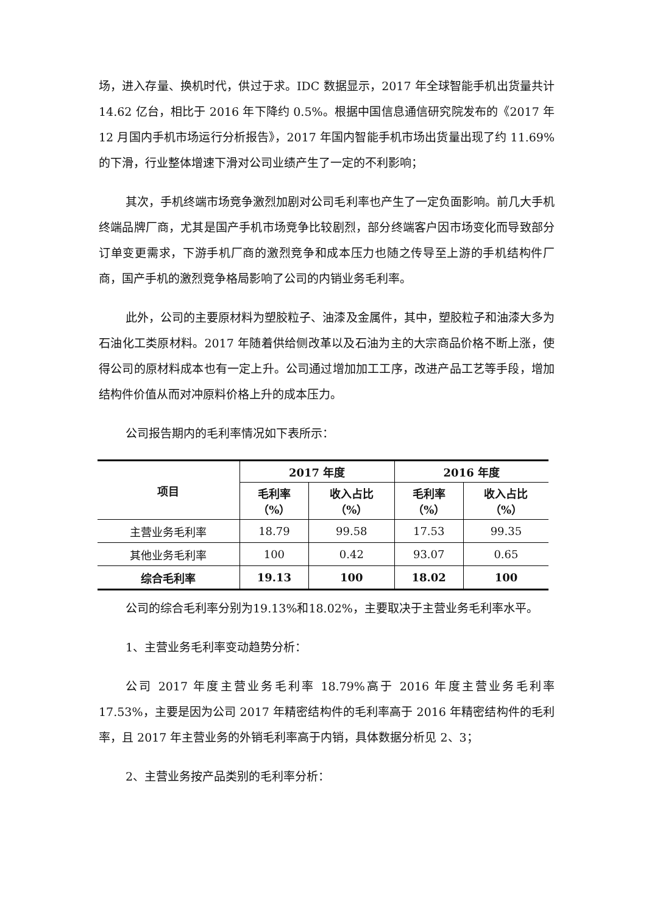场，进入存量、换机时代，供过于求。IDC 数据显示，2017 年全球智能手机出货量共计 14.62 亿台，相比于 2016 年下降约 0.5%。根据中国信息通信研究院发布的《2017 年 12 月国内手机市场运行分析报告》，2017 年国内智能手机市场出货量出现了约 11.69%的下滑，行业整体增速下滑对公司业绩产生了一定的不利影响；
其次，手机终端市场竞争激烈加剧对公司毛利率也产生了一定负面影响。前几大手机终端品牌厂商，尤其是国产手机市场竞争比较剧烈，部分终端客户因市场变化而导致部分订单变更需求，下游手机厂商的激烈竞争和成本压力也随之传导至上游的手机结构件厂商，国产手机的激烈竞争格局影响了公司的内销业务毛利率。
此外，公司的主要原材料为塑胶粒子、油漆及金属件，其中，塑胶粒子和油漆大多为石油化工类原材料。2017 年随着供给侧改革以及石油为主的大宗商品价格不断上涨，使得公司的原材料成本也有一定上升。公司通过增加加工工序，改进产品工艺等手段，增加结构件价值从而对冲原料价格上升的成本压力。
公司报告期内的毛利率情况如下表所示：
| 项目 | 2017 年度 | | 2016 年度 | |
| --- | --- | --- | --- | --- |
| | 毛利率 （%） | 收入占比 （%） | 毛利率 （%） | 收入占比 （%） |
| 主营业务毛利率 | 18.79 | 99.58 | 17.53 | 99.35 |
| 其他业务毛利率 | 100 | 0.42 | 93.07 | 0.65 |
| 综合毛利率 | 19.13 | 100 | 18.02 | 100 |
公司的综合毛利率分别为19.13%和18.02%，主要取决于主营业务毛利率水平。
1、主营业务毛利率变动趋势分析：
公司 2017 年度主营业务毛利率 18.79%高于 2016 年度主营业务毛利率17.53%，主要是因为公司 2017 年精密结构件的毛利率高于 2016 年精密结构件的毛利率，且 2017 年主营业务的外销毛利率高于内销，具体数据分析见 2、3；
2、主营业务按产品类别的毛利率分析：